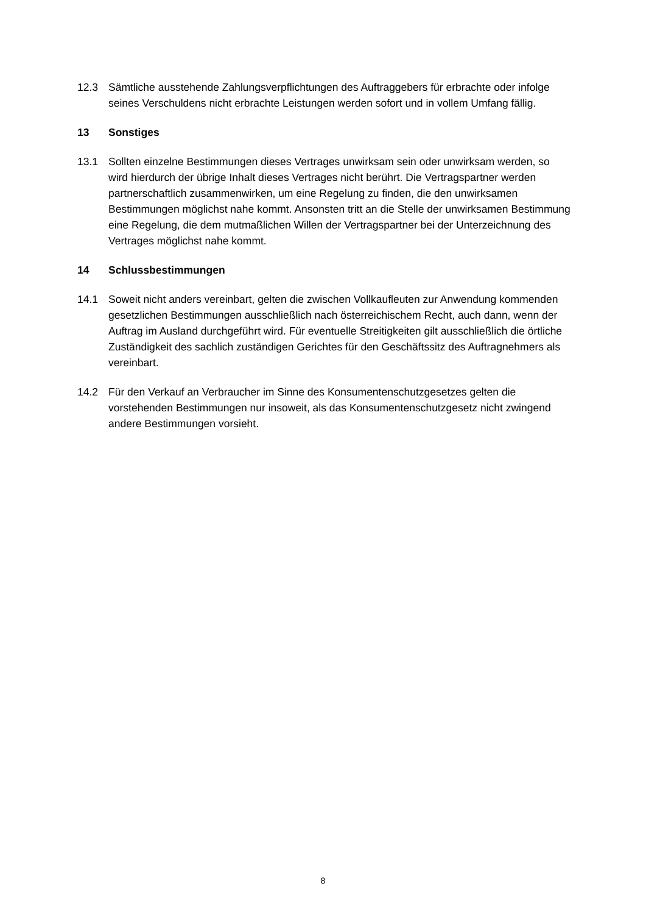12.3 Sämtliche ausstehende Zahlungsverpflichtungen des Auftraggebers für erbrachte oder infolge seines Verschuldens nicht erbrachte Leistungen werden sofort und in vollem Umfang fällig.
13 Sonstiges
13.1 Sollten einzelne Bestimmungen dieses Vertrages unwirksam sein oder unwirksam werden, so wird hierdurch der übrige Inhalt dieses Vertrages nicht berührt. Die Vertragspartner werden partnerschaftlich zusammenwirken, um eine Regelung zu finden, die den unwirksamen Bestimmungen möglichst nahe kommt. Ansonsten tritt an die Stelle der unwirksamen Bestimmung eine Regelung, die dem mutmaßlichen Willen der Vertragspartner bei der Unterzeichnung des Vertrages möglichst nahe kommt.
14 Schlussbestimmungen
14.1 Soweit nicht anders vereinbart, gelten die zwischen Vollkaufleuten zur Anwendung kommenden gesetzlichen Bestimmungen ausschließlich nach österreichischem Recht, auch dann, wenn der Auftrag im Ausland durchgeführt wird. Für eventuelle Streitigkeiten gilt ausschließlich die örtliche Zuständigkeit des sachlich zuständigen Gerichtes für den Geschäftssitz des Auftragnehmers als vereinbart.
14.2 Für den Verkauf an Verbraucher im Sinne des Konsumentenschutzgesetzes gelten die vorstehenden Bestimmungen nur insoweit, als das Konsumentenschutzgesetz nicht zwingend andere Bestimmungen vorsieht.
8